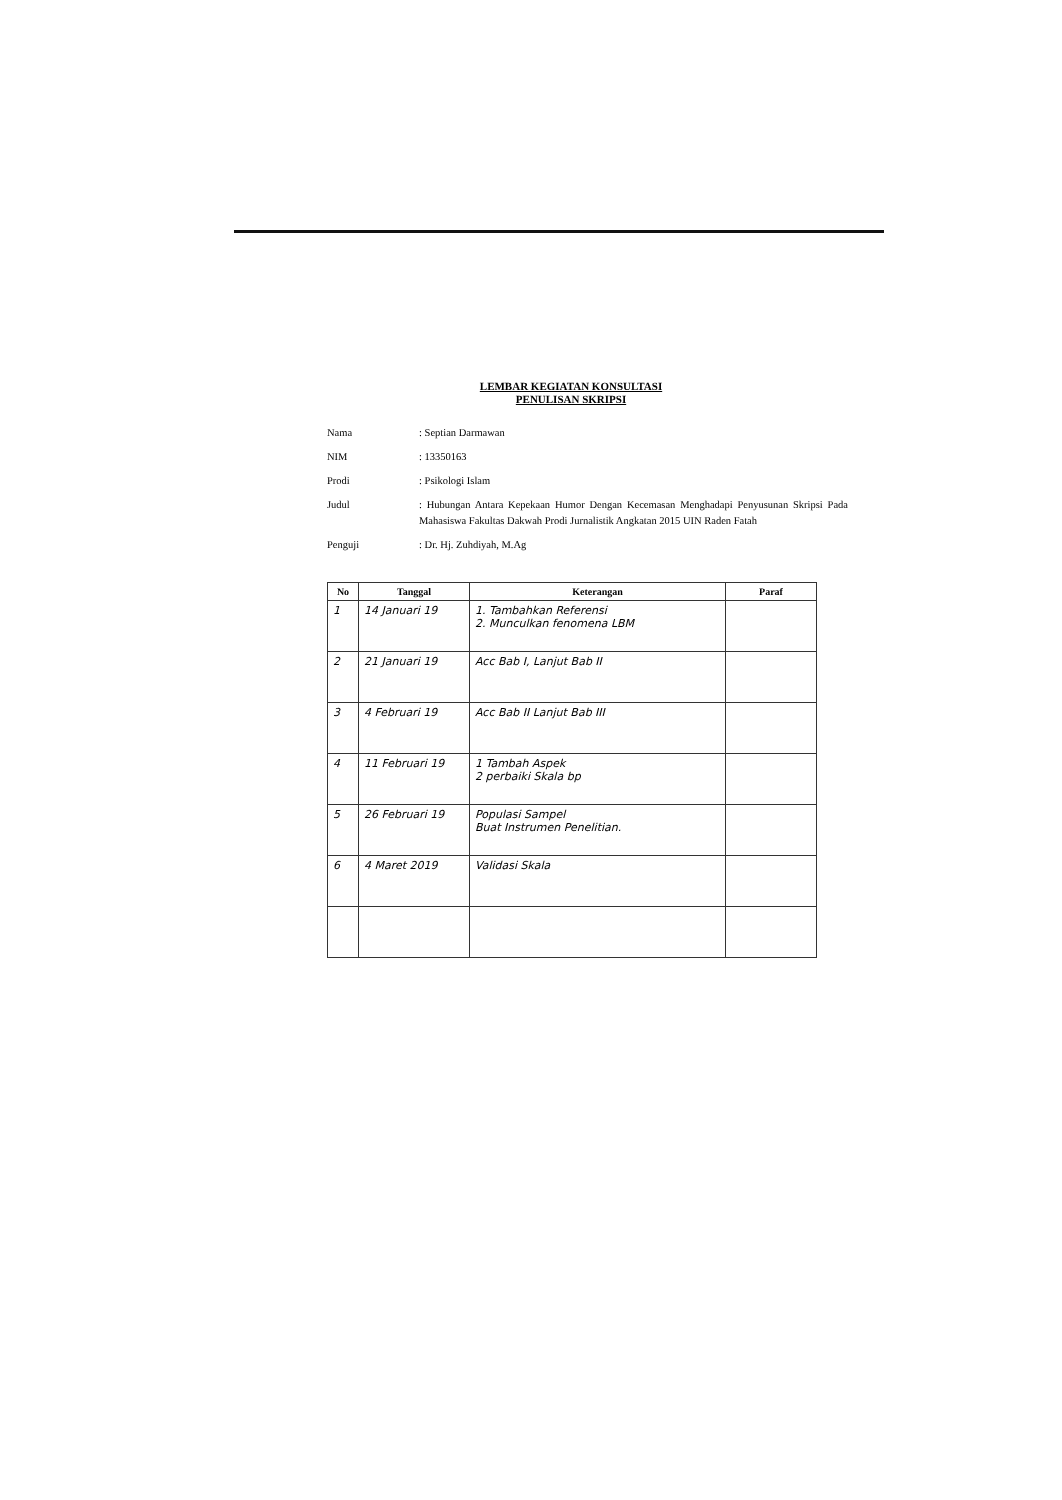LEMBAR KEGIATAN KONSULTASI
PENULISAN SKRIPSI
| Nama | : Septian Darmawan |
| NIM | : 13350163 |
| Prodi | : Psikologi Islam |
| Judul | : Hubungan Antara Kepekaan Humor Dengan Kecemasan Menghadapi Penyusunan Skripsi Pada Mahasiswa Fakultas Dakwah Prodi Jurnalistik Angkatan 2015 UIN Raden Fatah |
| Penguji | : Dr. Hj. Zuhdiyah, M.Ag |
| No | Tanggal | Keterangan | Paraf |
| --- | --- | --- | --- |
| 1 | 14 Januari 19 | 1. Tambahkan Referensi 2. Munculkan fenomena LBM | |
| 2 | 21 Januari 19 | Acc Bab I, Lanjut Bab II | |
| 3 | 4 Februari 19 | Acc Bab II Lanjut Bab III | |
| 4 | 11 Februari 19 | 1 Tambah Aspek 2 perbaiki Skala bp | |
| 5 | 26 Februari 19 | Populasi Sampel Buat Instrumen Penelitian. | |
| 6 | 4 Maret 2019 | Validasi Skala | |